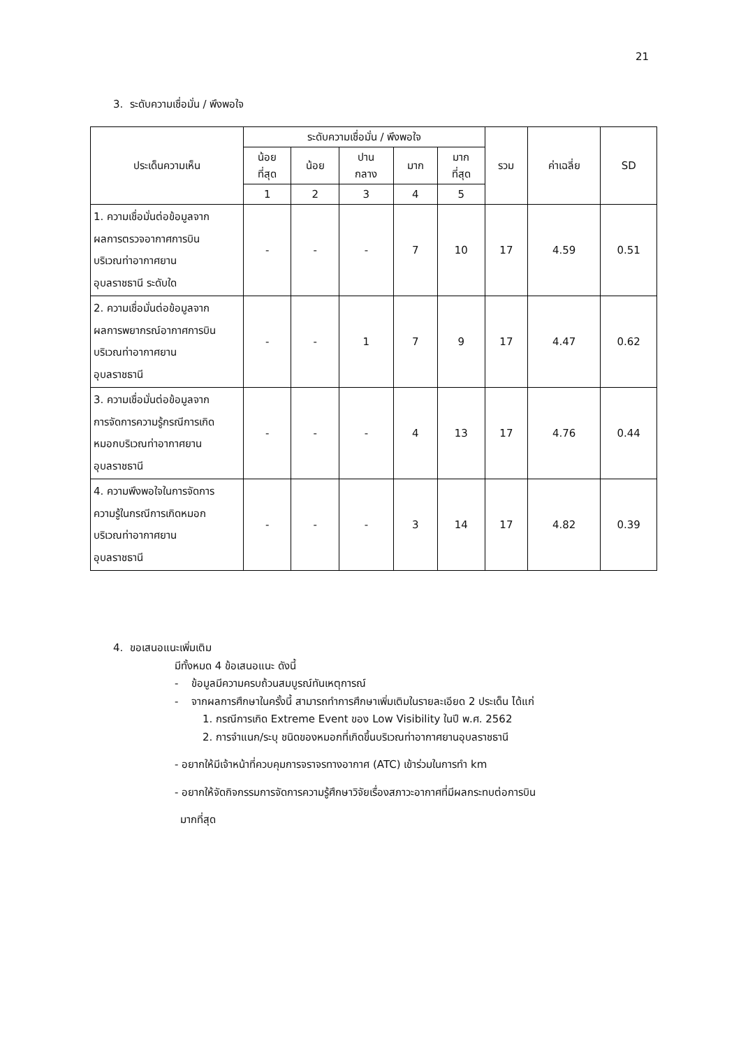21
3. ระดับความเชื่อมั่น / พึงพอใจ
| ประเด็นความเห็น | ระดับความเชื่อมั่น / พึงพอใจ | | | | | รวม | ค่าเฉลี่ย | SD |
| --- | --- | --- | --- | --- | --- | --- | --- | --- |
| | น้อย ที่สุด | น้อย | ปาน กลาง | มาก | มาก ที่สุด | | | |
| | 1 | 2 | 3 | 4 | 5 | | | |
| 1. ความเชื่อมั่นต่อข้อมูลจาก ผลการตรวจอากาศการบิน บริเวณท่าอากาศยาน อุบลราชธานี ระดับใด | - | - | - | 7 | 10 | 17 | 4.59 | 0.51 |
| 2. ความเชื่อมั่นต่อข้อมูลจาก ผลการพยากรณ์อากาศการบิน บริเวณท่าอากาศยาน อุบลราชธานี | - | - | 1 | 7 | 9 | 17 | 4.47 | 0.62 |
| 3. ความเชื่อมั่นต่อข้อมูลจาก การจัดการความรู้กรณีการเกิด หมอกบริเวณท่าอากาศยาน อุบลราชธานี | - | - | - | 4 | 13 | 17 | 4.76 | 0.44 |
| 4. ความพึงพอใจในการจัดการ ความรู้ในกรณีการเกิดหมอก บริเวณท่าอากาศยาน อุบลราชธานี | - | - | - | 3 | 14 | 17 | 4.82 | 0.39 |
4. ขอเสนอแนะเพิ่มเติม
มีทั้งหมด 4 ข้อเสนอแนะ ดังนี้
- ข้อมูลมีความครบถ้วนสมบูรณ์ทันเหตุการณ์
- จากผลการศึกษาในครั้งนี้ สามารถทำการศึกษาเพิ่มเติมในรายละเอียด 2 ประเด็น ได้แก่
1. กรณีการเกิด Extreme Event ของ Low Visibility ในปี พ.ศ. 2562
2. การจำแนก/ระบุ ชนิดของหมอกที่เกิดขึ้นบริเวณท่าอากาศยานอุบลราชธานี
- อยากให้มีเจ้าหน้าที่ควบคุมการจราจรทางอากาศ (ATC) เข้าร่วมในการทำ km
- อยากให้จัดกิจกรรมการจัดการความรู้ศึกษาวิจัยเรื่องสภาวะอากาศที่มีผลกระทบต่อการบิน
มากที่สุด